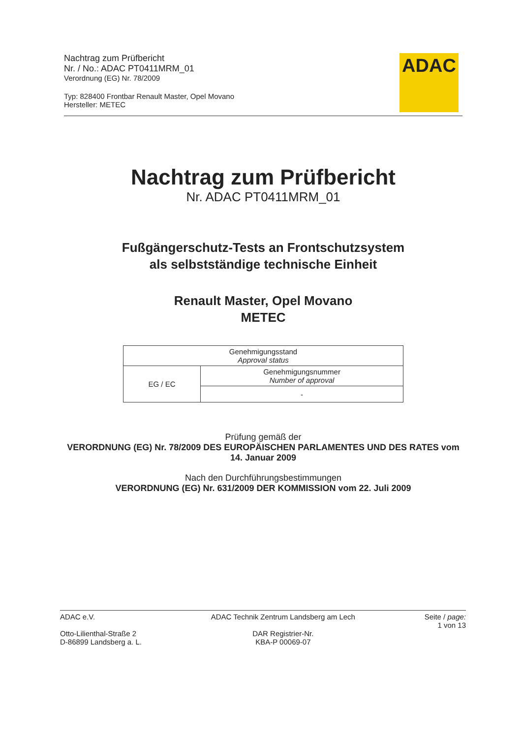Nachtrag zum Prüfbericht
Nr. / No.: ADAC PT0411MRM_01
Verordnung (EG) Nr. 78/2009
Typ: 828400 Frontbar Renault Master, Opel Movano
Hersteller: METEC
ADAC
Nachtrag zum Prüfbericht
Nr. ADAC PT0411MRM_01
Fußgängerschutz-Tests an Frontschutzsystem
als selbstständige technische Einheit
Renault Master, Opel Movano
METEC
| Genehmigungsstand Approval status | |
| EG / EC | Genehmigungsnummer Number of approval |
| | - |
Prüfung gemäß der
VERORDNUNG (EG) Nr. 78/2009 DES EUROPÄISCHEN PARLAMENTES UND DES RATES vom 14. Januar 2009
Nach den Durchführungsbestimmungen
VERORDNUNG (EG) Nr. 631/2009 DER KOMMISSION vom 22. Juli 2009
ADAC e.V.
Otto-Lilienthal-Straße 2
D-86899 Landsberg a. L.
ADAC Technik Zentrum Landsberg am Lech
DAR Registrier-Nr.
KBA-P 00069-07
Seite / page:
1 von 13